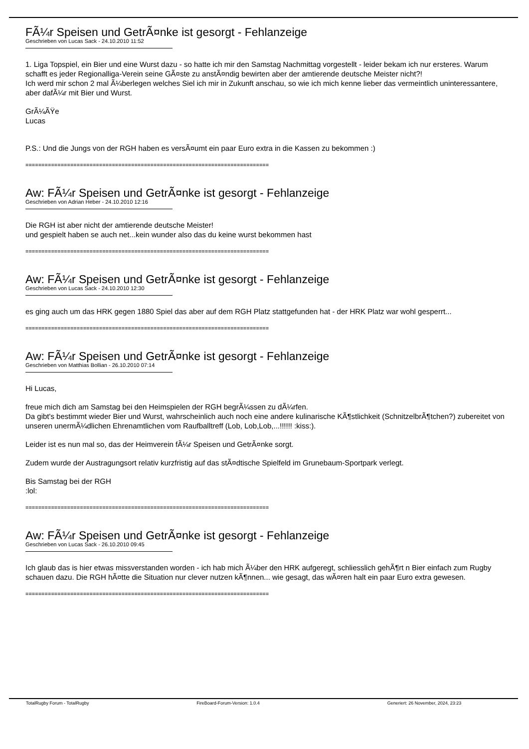FÃ¼r Speisen und GetrÃ¤nke ist gesorgt - Fehlanzeige
Geschrieben von Lucas Sack - 24.10.2010 11:52
1. Liga Topspiel, ein Bier und eine Wurst dazu - so hatte ich mir den Samstag Nachmittag vorgestellt - leider bekam ich nur ersteres. Warum schafft es jeder Regionalliga-Verein seine GÃ¤ste zu anstÃ¤ndig bewirten aber der amtierende deutsche Meister nicht?!
Ich werd mir schon 2 mal Ã¼berlegen welches Siel ich mir in Zukunft anschau, so wie ich mich kenne lieber das vermeintlich uninteressantere, aber dafÃ¼r mit Bier und Wurst.
GrÃ¼ÃŸe
Lucas
P.S.: Und die Jungs von der RGH haben es versÃ¤umt ein paar Euro extra in die Kassen zu bekommen :)
============================================================================
Aw: FÃ¼r Speisen und GetrÃ¤nke ist gesorgt - Fehlanzeige
Geschrieben von Adrian Heber - 24.10.2010 12:16
Die RGH ist aber nicht der amtierende deutsche Meister!
und gespielt haben se auch net...kein wunder also das du keine wurst bekommen hast
============================================================================
Aw: FÃ¼r Speisen und GetrÃ¤nke ist gesorgt - Fehlanzeige
Geschrieben von Lucas Sack - 24.10.2010 12:30
es ging auch um das HRK gegen 1880 Spiel das aber auf dem RGH Platz stattgefunden hat - der HRK Platz war wohl gesperrt...
============================================================================
Aw: FÃ¼r Speisen und GetrÃ¤nke ist gesorgt - Fehlanzeige
Geschrieben von Matthias Bollian - 26.10.2010 07:14
Hi Lucas,
freue mich dich am Samstag bei den Heimspielen der RGH begrÃ¼ssen zu dÃ¼rfen.
Da gibt's bestimmt wieder Bier und Wurst, wahrscheinlich auch noch eine andere kulinarische KÃ¶stlichkeit (SchnitzelbrÃ¶tchen?) zubereitet von unseren unermÃ¼dlichen Ehrenamtlichen vom Raufballtreff (Lob, Lob,Lob,...!!!!!! :kiss:).
Leider ist es nun mal so, das der Heimverein fÃ¼r Speisen und GetrÃ¤nke sorgt.
Zudem wurde der Austragungsort relativ kurzfristig auf das stÃ¤dtische Spielfeld im Grunebaum-Sportpark verlegt.
Bis Samstag bei der RGH
:lol:
============================================================================
Aw: FÃ¼r Speisen und GetrÃ¤nke ist gesorgt - Fehlanzeige
Geschrieben von Lucas Sack - 26.10.2010 09:45
Ich glaub das is hier etwas missverstanden worden - ich hab mich Ã¼ber den HRK aufgeregt, schliesslich gehÃ¶rt n Bier einfach zum Rugby schauen dazu. Die RGH hÃ¤tte die Situation nur clever nutzen kÃ¶nnen... wie gesagt, das wÃ¤ren halt ein paar Euro extra gewesen.
============================================================================
TotalRugby Forum - TotalRugby FireBoard-Forum-Version: 1.0.4 Generiert: 26 November, 2024, 23:23